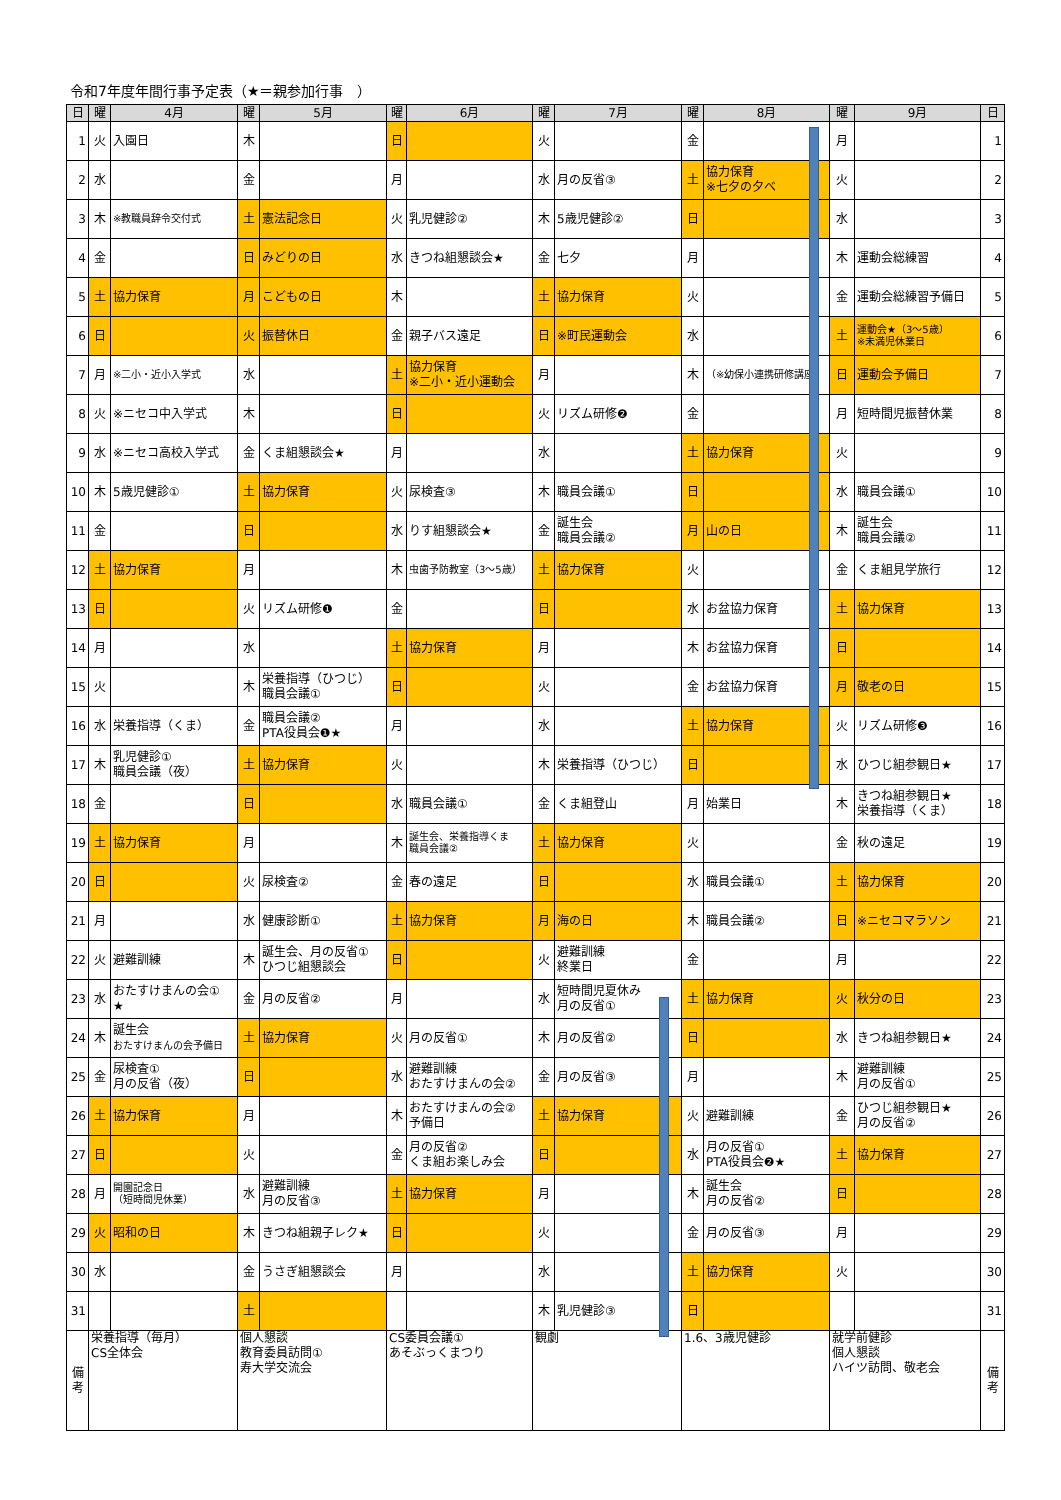令和7年度年間行事予定表（★＝親参加行事　）
| 日 | 曜 | 4月 | 曜 | 5月 | 曜 | 6月 | 曜 | 7月 | 曜 | 8月 | 曜 | 9月 | 日 |
| --- | --- | --- | --- | --- | --- | --- | --- | --- | --- | --- | --- | --- | --- |
| 1 | 火 | 入園日 | 木 | | 日 | | 火 | | 金 | | 月 | | 1 |
| 2 | 水 | | 金 | | 月 | | 水 | 月の反省③ | 土 | 協力保育 ※七夕の夕べ | 火 | | 2 |
| 3 | 木 | ※教職員辞令交付式 | 土 | 憲法記念日 | 火 | 乳児健診② | 木 | 5歳児健診② | 日 | | 水 | | 3 |
| 4 | 金 | | 日 | みどりの日 | 水 | きつね組懇談会★ | 金 | 七夕 | 月 | | 木 | 運動会総練習 | 4 |
| 5 | 土 | 協力保育 | 月 | こどもの日 | 木 | | 土 | 協力保育 | 火 | | 金 | 運動会総練習予備日 | 5 |
| 6 | 日 | | 火 | 振替休日 | 金 | 親子バス遠足 | 日 | ※町民運動会 | 水 | | 土 | 運動会★（3～5歳） ※未満児休業日 | 6 |
| 7 | 月 | ※二小・近小入学式 | 水 | | 土 | 協力保育 ※二小・近小運動会 | 月 | | 木 | （※幼保小連携研修講座） | 日 | 運動会予備日 | 7 |
| 8 | 火 | ※ニセコ中入学式 | 木 | | 日 | | 火 | リズム研修❷ | 金 | | 月 | 短時間児振替休業 | 8 |
| 9 | 水 | ※ニセコ高校入学式 | 金 | くま組懇談会★ | 月 | | 水 | | 土 | 協力保育 | 火 | | 9 |
| 10 | 木 | 5歳児健診① | 土 | 協力保育 | 火 | 尿検査③ | 木 | 職員会議① | 日 | | 水 | 職員会議① | 10 |
| 11 | 金 | | 日 | | 水 | りす組懇談会★ | 金 | 誕生会 職員会議② | 月 | 山の日 | 木 | 誕生会 職員会議② | 11 |
| 12 | 土 | 協力保育 | 月 | | 木 | 虫歯予防教室（3～5歳） | 土 | 協力保育 | 火 | | 金 | くま組見学旅行 | 12 |
| 13 | 日 | | 火 | リズム研修❶ | 金 | | 日 | | 水 | お盆協力保育 | 土 | 協力保育 | 13 |
| 14 | 月 | | 水 | | 土 | 協力保育 | 月 | | 木 | お盆協力保育 | 日 | | 14 |
| 15 | 火 | | 木 | 栄養指導（ひつじ） 職員会議① | 日 | | 火 | | 金 | お盆協力保育 | 月 | 敬老の日 | 15 |
| 16 | 水 | 栄養指導（くま） | 金 | 職員会議② PTA役員会❶★ | 月 | | 水 | | 土 | 協力保育 | 火 | リズム研修❸ | 16 |
| 17 | 木 | 乳児健診① 職員会議（夜） | 土 | 協力保育 | 火 | | 木 | 栄養指導（ひつじ） | 日 | | 水 | ひつじ組参観日★ | 17 |
| 18 | 金 | | 日 | | 水 | 職員会議① | 金 | くま組登山 | 月 | 始業日 | 木 | きつね組参観日★ 栄養指導（くま） | 18 |
| 19 | 土 | 協力保育 | 月 | | 木 | 誕生会、栄養指導くま 職員会議② | 土 | 協力保育 | 火 | | 金 | 秋の遠足 | 19 |
| 20 | 日 | | 火 | 尿検査② | 金 | 春の遠足 | 日 | | 水 | 職員会議① | 土 | 協力保育 | 20 |
| 21 | 月 | | 水 | 健康診断① | 土 | 協力保育 | 月 | 海の日 | 木 | 職員会議② | 日 | ※ニセコマラソン | 21 |
| 22 | 火 | 避難訓練 | 木 | 誕生会、月の反省① ひつじ組懇談会 | 日 | | 火 | 避難訓練 終業日 | 金 | | 月 | | 22 |
| 23 | 水 | おたすけまんの会① ★ | 金 | 月の反省② | 月 | | 水 | 短時間児夏休み 月の反省① | 土 | 協力保育 | 火 | 秋分の日 | 23 |
| 24 | 木 | 誕生会 おたすけまんの会予備日 | 土 | 協力保育 | 火 | 月の反省① | 木 | 月の反省② | 日 | | 水 | きつね組参観日★ | 24 |
| 25 | 金 | 尿検査① 月の反省（夜） | 日 | | 水 | 避難訓練 おたすけまんの会② | 金 | 月の反省③ | 月 | | 木 | 避難訓練 月の反省① | 25 |
| 26 | 土 | 協力保育 | 月 | | 木 | おたすけまんの会② 予備日 | 土 | 協力保育 | 火 | 避難訓練 | 金 | ひつじ組参観日★ 月の反省② | 26 |
| 27 | 日 | | 火 | | 金 | 月の反省② くま組お楽しみ会 | 日 | | 水 | 月の反省① PTA役員会❷★ | 土 | 協力保育 | 27 |
| 28 | 月 | 開園記念日 （短時間児休業） | 水 | 避難訓練 月の反省③ | 土 | 協力保育 | 月 | | 木 | 誕生会 月の反省② | 日 | | 28 |
| 29 | 火 | 昭和の日 | 木 | きつね組親子レク★ | 日 | | 火 | | 金 | 月の反省③ | 月 | | 29 |
| 30 | 水 | | 金 | うさぎ組懇談会 | 月 | | 水 | | 土 | 協力保育 | 火 | | 30 |
| 31 | | | 土 | | | | 木 | 乳児健診③ | 日 | | | | 31 |
| 備考 | 栄養指導（毎月） CS全体会 | | 個人懇談 教育委員訪問① 寿大学交流会 | | CS委員会議① あそぶっくまつり | | 観劇 | | 1.6、3歳児健診 | | 就学前健診 個人懇談 ハイツ訪問、敬老会 | | 備考 |